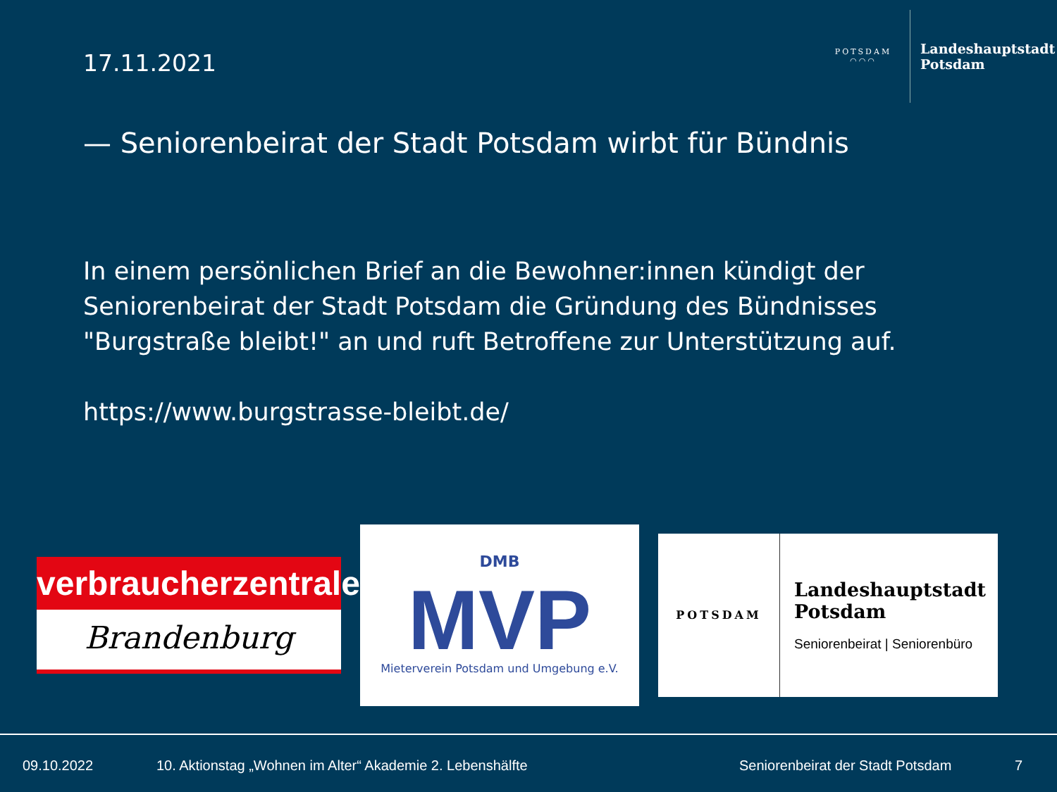17.11.2021
POTSDAM
◠◠◠
Landeshauptstadt
Potsdam
— Seniorenbeirat der Stadt Potsdam wirbt für Bündnis
In einem persönlichen Brief an die Bewohner:innen kündigt der Seniorenbeirat der Stadt Potsdam die Gründung des Bündnisses "Burgstraße bleibt!" an und ruft Betroffene zur Unterstützung auf.
https://www.burgstrasse-bleibt.de/
verbraucherzentrale
Brandenburg
DMB
MVP
Mieterverein Potsdam und Umgebung e.V.
POTSDAM
Landeshauptstadt
Potsdam
Seniorenbeirat | Seniorenbüro
09.10.2022
10. Aktionstag „Wohnen im Alter“ Akademie 2. Lebenshälfte
Seniorenbeirat der Stadt Potsdam
7